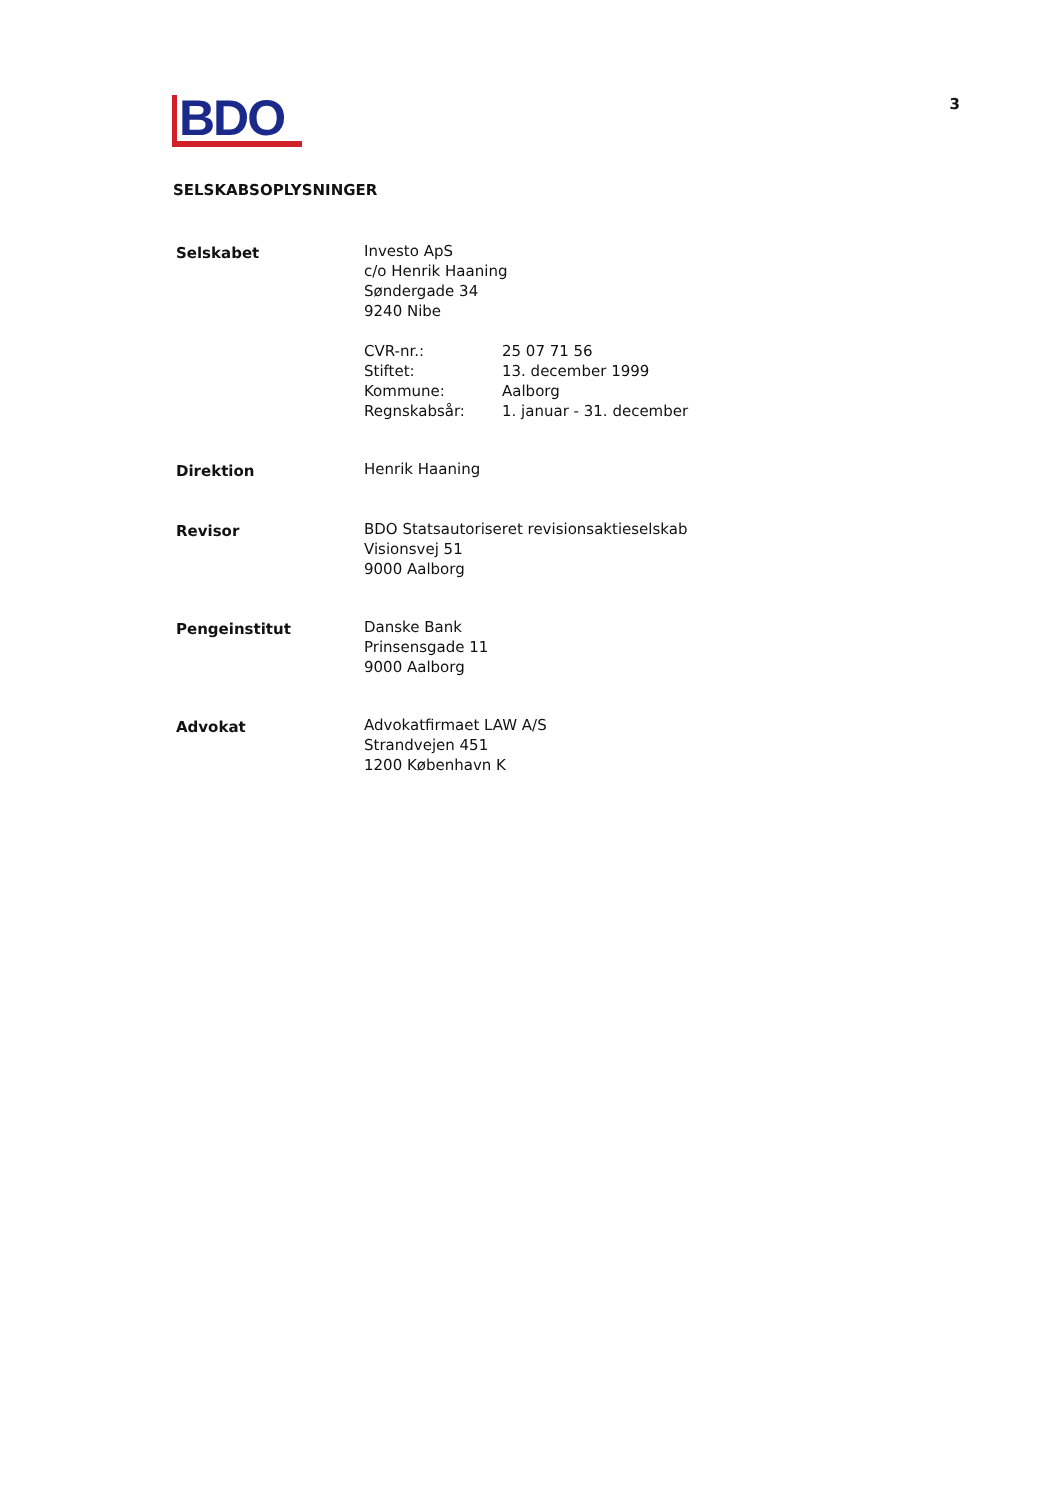BDO
3
SELSKABSOPLYSNINGER
Selskabet Investo ApS
c/o Henrik Haaning
Søndergade 34
9240 Nibe
CVR-nr.:
25 07 71 56
Stiftet:
13. december 1999
Kommune:
Aalborg
Regnskabsår:
1. januar - 31. december
Direktion Henrik Haaning
Revisor BDO Statsautoriseret revisionsaktieselskab
Visionsvej 51
9000 Aalborg
Pengeinstitut Danske Bank
Prinsensgade 11
9000 Aalborg
Advokat Advokatfirmaet LAW A/S
Strandvejen 451
1200 København K